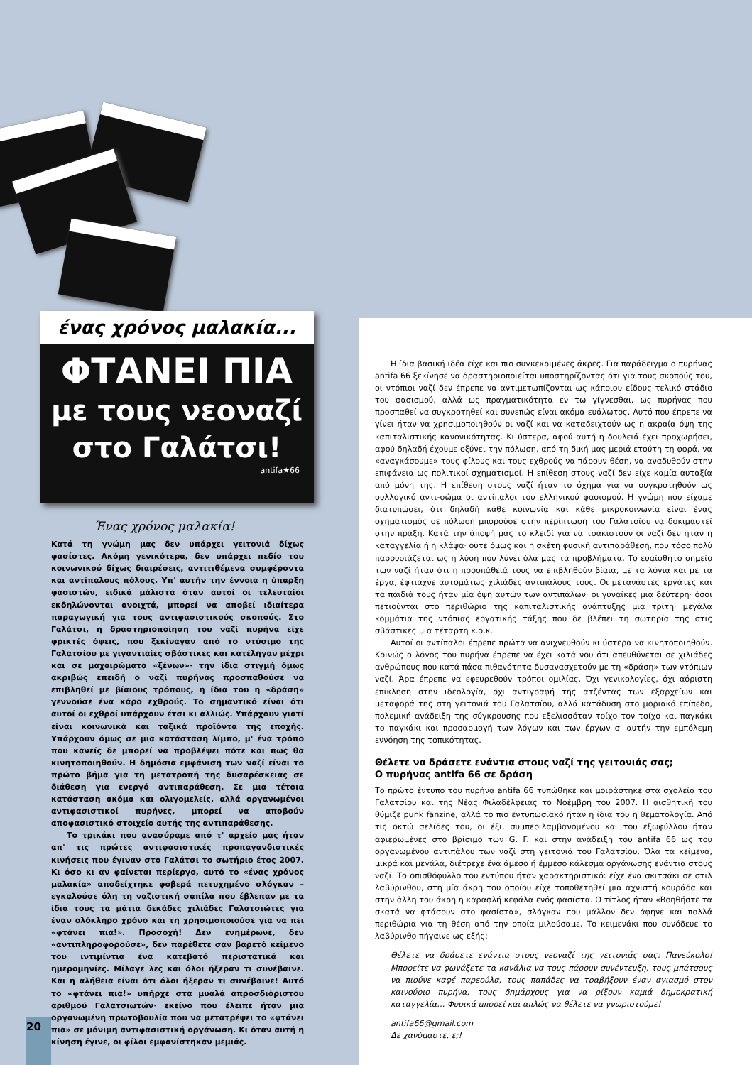ένας χρόνος μαλακία...
ΦΤΑΝΕΙ ΠΙΑ
με τους νεοναζί
στο Γαλάτσι!
antifa★66
Ένας χρόνος μαλακία!
Κατά τη γνώμη μας δεν υπάρχει γειτονιά δίχως φασίστες. Ακόμη γενικότερα, δεν υπάρχει πεδίο του κοινωνικού δίχως διαιρέσεις, αντιτιθέμενα συμφέροντα και αντίπαλους πόλους. Υπ' αυτήν την έννοια η ύπαρξη φασιστών, ειδικά μάλιστα όταν αυτοί οι τελευταίοι εκδηλώνονται ανοιχτά, μπορεί να αποβεί ιδιαίτερα παραγωγική για τους αντιφασιστικούς σκοπούς. Στο Γαλάτσι, η δραστηριοποίηση του ναζί πυρήνα είχε φρικτές όψεις, που ξεκίναγαν από το ντύσιμο της Γαλατσίου με γιγαντιαίες σβάστικες και κατέληγαν μέχρι και σε μαχαιρώματα «ξένων»· την ίδια στιγμή όμως ακριβώς επειδή ο ναζί πυρήνας προσπαθούσε να επιβληθεί με βίαιους τρόπους, η ίδια του η «δράση» γεννούσε ένα κάρο εχθρούς. Το σημαντικό είναι ότι αυτοί οι εχθροί υπάρχουν έτσι κι αλλιώς. Υπάρχουν γιατί είναι κοινωνικά και ταξικά προϊόντα της εποχής. Υπάρχουν όμως σε μια κατάσταση λίμπο, μ' ένα τρόπο που κανείς δε μπορεί να προβλέψει πότε και πως θα κινητοποιηθούν. Η δημόσια εμφάνιση των ναζί είναι το πρώτο βήμα για τη μετατροπή της δυσαρέσκειας σε διάθεση για ενεργό αντιπαράθεση. Σε μια τέτοια κατάσταση ακόμα και ολιγομελείς, αλλά οργανωμένοι αντιφασιστικοί πυρήνες, μπορεί να αποβούν αποφασιστικό στοιχείο αυτής της αντιπαράθεσης.
Το τρικάκι που ανασύραμε από τ' αρχείο μας ήταν απ' τις πρώτες αντιφασιστικές προπαγανδιστικές κινήσεις που έγιναν στο Γαλάτσι το σωτήριο έτος 2007. Κι όσο κι αν φαίνεται περίεργο, αυτό το «ένας χρόνος μαλακία» αποδείχτηκε φοβερά πετυχημένο σλόγκαν – εγκαλούσε όλη τη ναζιστική σαπίλα που έβλεπαν με τα ίδια τους τα μάτια δεκάδες χιλιάδες Γαλατσιώτες για έναν ολόκληρο χρόνο και τη χρησιμοποιούσε για να πει «φτάνει πια!». Προσοχή! Δεν ενημέρωνε, δεν «αντιπληροφορούσε», δεν παρέθετε σαν βαρετό κείμενο του ιντιμίντια ένα κατεβατό περιστατικά και ημερομηνίες. Μίλαγε λες και όλοι ήξεραν τι συνέβαινε. Και η αλήθεια είναι ότι όλοι ήξεραν τι συνέβαινε! Αυτό το «φτάνει πια!» υπήρχε στα μυαλά απροσδιόριστου αριθμού Γαλατσιωτών· εκείνο που έλειπε ήταν μια οργανωμένη πρωτοβουλία που να μετατρέψει το «φτάνει πια» σε μόνιμη αντιφασιστική οργάνωση. Κι όταν αυτή η κίνηση έγινε, οι φίλοι εμφανίστηκαν μεμιάς.
Η ίδια βασική ιδέα είχε και πιο συγκεκριμένες άκρες. Για παράδειγμα ο πυρήνας antifa 66 ξεκίνησε να δραστηριοποιείται υποστηρίζοντας ότι για τους σκοπούς του, οι ντόπιοι ναζί δεν έπρεπε να αντιμετωπίζονται ως κάποιου είδους τελικό στάδιο του φασισμού, αλλά ως πραγματικότητα εν τω γίγνεσθαι, ως πυρήνας που προσπαθεί να συγκροτηθεί και συνεπώς είναι ακόμα ευάλωτος. Αυτό που έπρεπε να γίνει ήταν να χρησιμοποιηθούν οι ναζί και να καταδειχτούν ως η ακραία όψη της καπιταλιστικής κανονικότητας. Κι ύστερα, αφού αυτή η δουλειά έχει προχωρήσει, αφού δηλαδή έχουμε οξύνει την πόλωση, από τη δική μας μεριά ετούτη τη φορά, να «αναγκάσουμε» τους φίλους και τους εχθρούς να πάρουν θέση, να αναδυθούν στην επιφάνεια ως πολιτικοί σχηματισμοί. Η επίθεση στους ναζί δεν είχε καμία αυταξία από μόνη της. Η επίθεση στους ναζί ήταν το όχημα για να συγκροτηθούν ως συλλογικό αντι-σώμα οι αντίπαλοι του ελληνικού φασισμού. Η γνώμη που είχαμε διατυπώσει, ότι δηλαδή κάθε κοινωνία και κάθε μικροκοινωνία είναι ένας σχηματισμός σε πόλωση μπορούσε στην περίπτωση του Γαλατσίου να δοκιμαστεί στην πράξη. Κατά την άποψή μας το κλειδί για να τσακιστούν οι ναζί δεν ήταν η καταγγελία ή η κλάψα· ούτε όμως και η σκέτη φυσική αντιπαράθεση, που τόσο πολύ παρουσιάζεται ως η λύση που λύνει όλα μας τα προβλήματα. Το ευαίσθητο σημείο των ναζί ήταν ότι η προσπάθειά τους να επιβληθούν βίαια, με τα λόγια και με τα έργα, έφτιαχνε αυτομάτως χιλιάδες αντιπάλους τους. Οι μετανάστες εργάτες και τα παιδιά τους ήταν μία όψη αυτών των αντιπάλων· οι γυναίκες μια δεύτερη· όσοι πετιούνται στο περιθώριο της καπιταλιστικής ανάπτυξης μια τρίτη· μεγάλα κομμάτια της ντόπιας εργατικής τάξης που δε βλέπει τη σωτηρία της στις σβάστικες μια τέταρτη κ.ο.κ.
Αυτοί οι αντίπαλοι έπρεπε πρώτα να ανιχνευθούν κι ύστερα να κινητοποιηθούν. Κοινώς ο λόγος του πυρήνα έπρεπε να έχει κατά νου ότι απευθύνεται σε χιλιάδες ανθρώπους που κατά πάσα πιθανότητα δυσανασχετούν με τη «δράση» των ντόπιων ναζί. Άρα έπρεπε να εφευρεθούν τρόποι ομιλίας. Όχι γενικολογίες, όχι αόριστη επίκληση στην ιδεολογία, όχι αντιγραφή της ατζέντας των εξαρχείων και μεταφορά της στη γειτονιά του Γαλατσίου, αλλά κατάδυση στο μοριακό επίπεδο, πολεμική ανάδειξη της σύγκρουσης που εξελισσόταν τοίχο τον τοίχο και παγκάκι το παγκάκι και προσαρμογή των λόγων και των έργων σ' αυτήν την εμπόλεμη εννόηση της τοπικότητας.
Θέλετε να δράσετε ενάντια στους ναζί της γειτονιάς σας;
Ο πυρήνας antifa 66 σε δράση
Το πρώτο έντυπο του πυρήνα antifa 66 τυπώθηκε και μοιράστηκε στα σχολεία του Γαλατσίου και της Νέας Φιλαδέλφειας το Νοέμβρη του 2007. Η αισθητική του θύμιζε punk fanzine, αλλά το πιο εντυπωσιακό ήταν η ίδια του η θεματολογία. Από τις οκτώ σελίδες του, οι έξι, συμπεριλαμβανομένου και του εξωφύλλου ήταν αφιερωμένες στο βρίσιμο των G. F. και στην ανάδειξη του antifa 66 ως του οργανωμένου αντιπάλου των ναζί στη γειτονιά του Γαλατσίου. Όλα τα κείμενα, μικρά και μεγάλα, διέτρεχε ένα άμεσο ή έμμεσο κάλεσμα οργάνωσης ενάντια στους ναζί. Το οπισθόφυλλο του εντύπου ήταν χαρακτηριστικό: είχε ένα σκιτσάκι σε στιλ λαβύρινθου, στη μία άκρη του οποίου είχε τοποθετηθεί μια αχνιστή κουράδα και στην άλλη του άκρη η καραφλή κεφάλα ενός φασίστα. Ο τίτλος ήταν «Βοηθήστε τα σκατά να φτάσουν στο φασίστα», σλόγκαν που μάλλον δεν άφηνε και πολλά περιθώρια για τη θέση από την οποία μιλούσαμε. Το κειμενάκι που συνόδευε το λαβύρινθο πήγαινε ως εξής:
Θέλετε να δράσετε ενάντια στους νεοναζί της γειτονιάς σας; Πανεύκολο! Μπορείτε να φωνάξετε τα κανάλια να τους πάρουν συνέντευξη, τους μπάτσους να πιούνε καφέ παρεούλα, τους παπάδες να τραβήξουν έναν αγιασμό στον καινούριο πυρήνα, τους δημάρχους για να ρίξουν καμιά δημοκρατική καταγγελία… Φυσικά μπορεί και απλώς να θέλετε να γνωριστούμε!
antifa66@gmail.com
Δε χανόμαστε, ε;!
20